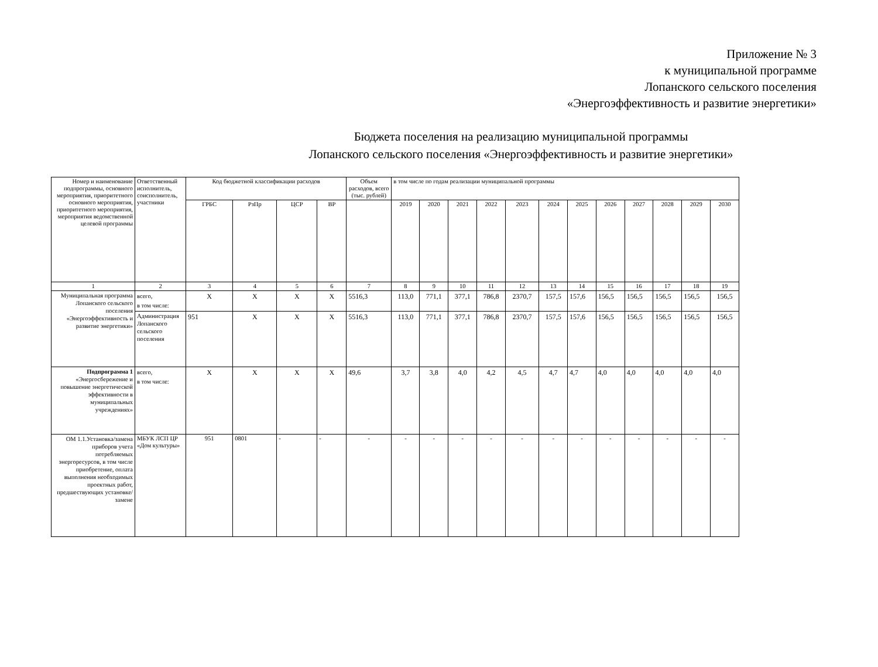Приложение № 3
к муниципальной программе
Лопанского сельского поселения
«Энергоэффективность и развитие энергетики»
Бюджета поселения на реализацию муниципальной программы
Лопанского сельского поселения «Энергоэффективность и развитие энергетики»
| Номер и наименование подпрограммы, основного мероприятия, приоритетного основного мероприятия, приоритетного мероприятия, мероприятия ведомственной целевой программы | Ответственный исполнитель, соисполнитель, участники | Код бюджетной классификации расходов | | | | Объем расходов, всего (тыс. рублей) | в том числе по годам реализации муниципальной программы | | | | | | | | | | | |
| --- | --- | --- | --- | --- | --- | --- | --- | --- | --- | --- | --- | --- | --- | --- | --- | --- | --- | --- |
| | | ГРБС | РзПр | ЦСР | ВР | | 2019 | 2020 | 2021 | 2022 | 2023 | 2024 | 2025 | 2026 | 2027 | 2028 | 2029 | 2030 |
| 1 | 2 | 3 | 4 | 5 | 6 | 7 | 8 | 9 | 10 | 11 | 12 | 13 | 14 | 15 | 16 | 17 | 18 | 19 |
| Муниципальная программа Лопанского сельского поселения «Энергоэффективность и развитие энергетики» | всего, в том числе: | Х | Х | Х | Х | 5516,3 | 113,0 | 771,1 | 377,1 | 786,8 | 2370,7 | 157,5 | 157,6 | 156,5 | 156,5 | 156,5 | 156,5 | 156,5 |
| | Администрация Лопанского сельского поселения | 951 | Х | Х | Х | 5516,3 | 113,0 | 771,1 | 377,1 | 786,8 | 2370,7 | 157,5 | 157,6 | 156,5 | 156,5 | 156,5 | 156,5 | 156,5 |
| Подпрограмма 1 «Энергосбережение и повышение энергетической эффективности в муниципальных учреждениях» | всего, в том числе: | Х | Х | Х | Х | 49,6 | 3,7 | 3,8 | 4,0 | 4,2 | 4,5 | 4,7 | 4,7 | 4,0 | 4,0 | 4,0 | 4,0 | 4,0 |
| ОМ 1.1.Установка/замена приборов учета потребляемых энергоресурсов, в том числе приобретение, оплата выполнения необходимых проектных работ, предшествующих установке/замене | МБУК ЛСП ЦР «Дом культуры» | 951 | 0801 | - | - | - | - | - | - | - | - | - | - | - | - | - | - | - |